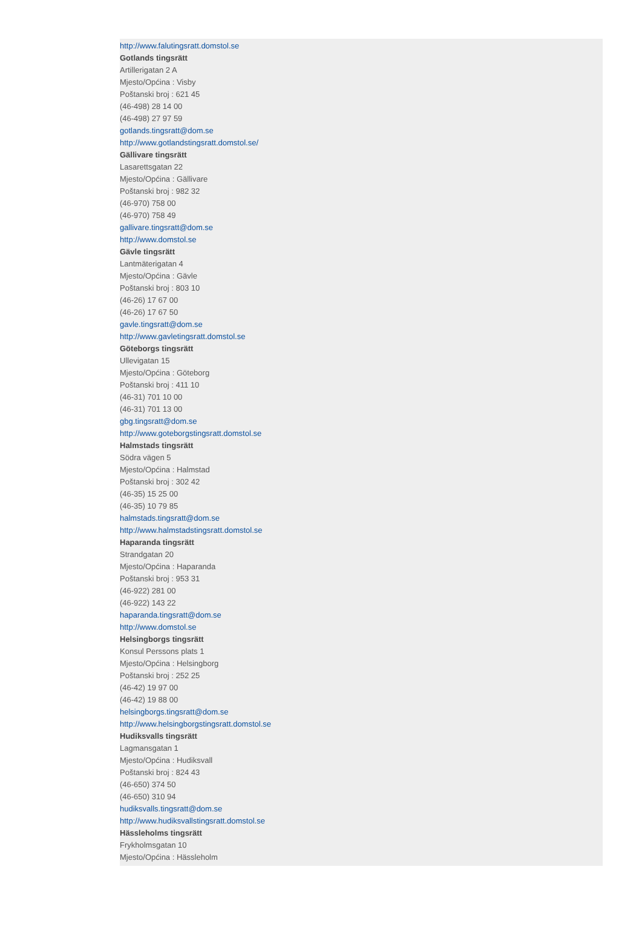http://www.falutingsratt.domstol.se
Gotlands tingsrätt
Artillerigatan 2 A
Mjesto/Općina : Visby
Poštanski broj : 621 45
(46-498) 28 14 00
(46-498) 27 97 59
gotlands.tingsratt@dom.se
http://www.gotlandstingsratt.domstol.se/
Gällivare tingsrätt
Lasarettsgatan 22
Mjesto/Općina : Gällivare
Poštanski broj : 982 32
(46-970) 758 00
(46-970) 758 49
gallivare.tingsratt@dom.se
http://www.domstol.se
Gävle tingsrätt
Lantmäterigatan 4
Mjesto/Općina : Gävle
Poštanski broj : 803 10
(46-26) 17 67 00
(46-26) 17 67 50
gavle.tingsratt@dom.se
http://www.gavletingsratt.domstol.se
Göteborgs tingsrätt
Ullevigatan 15
Mjesto/Općina : Göteborg
Poštanski broj : 411 10
(46-31) 701 10 00
(46-31) 701 13 00
gbg.tingsratt@dom.se
http://www.goteborgstingsratt.domstol.se
Halmstads tingsrätt
Södra vägen 5
Mjesto/Općina : Halmstad
Poštanski broj : 302 42
(46-35) 15 25 00
(46-35) 10 79 85
halmstads.tingsratt@dom.se
http://www.halmstadstingsratt.domstol.se
Haparanda tingsrätt
Strandgatan 20
Mjesto/Općina : Haparanda
Poštanski broj : 953 31
(46-922) 281 00
(46-922) 143 22
haparanda.tingsratt@dom.se
http://www.domstol.se
Helsingborgs tingsrätt
Konsul Perssons plats 1
Mjesto/Općina : Helsingborg
Poštanski broj : 252 25
(46-42) 19 97 00
(46-42) 19 88 00
helsingborgs.tingsratt@dom.se
http://www.helsingborgstingsratt.domstol.se
Hudiksvalls tingsrätt
Lagmansgatan 1
Mjesto/Općina : Hudiksvall
Poštanski broj : 824 43
(46-650) 374 50
(46-650) 310 94
hudiksvalls.tingsratt@dom.se
http://www.hudiksvallstingsratt.domstol.se
Hässleholms tingsrätt
Frykholmsgatan 10
Mjesto/Općina : Hässleholm